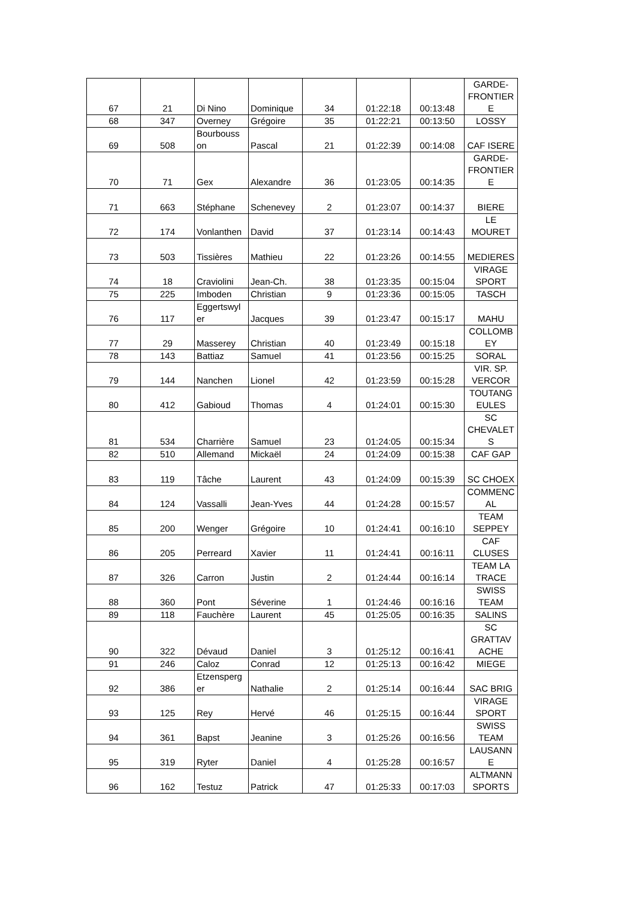| 67 | 21 | Di Nino | Dominique | 34 | 01:22:18 | 00:13:48 | GARDE- FRONTIER E |
| 68 | 347 | Overney | Grégoire | 35 | 01:22:21 | 00:13:50 | LOSSY |
| 69 | 508 | Bourbouss on | Pascal | 21 | 01:22:39 | 00:14:08 | CAF ISERE |
| 70 | 71 | Gex | Alexandre | 36 | 01:23:05 | 00:14:35 | GARDE- FRONTIER E |
| 71 | 663 | Stéphane | Schenevey | 2 | 01:23:07 | 00:14:37 | BIERE |
| 72 | 174 | Vonlanthen | David | 37 | 01:23:14 | 00:14:43 | LE MOURET |
| 73 | 503 | Tissières | Mathieu | 22 | 01:23:26 | 00:14:55 | MEDIERES |
| 74 | 18 | Craviolini | Jean-Ch. | 38 | 01:23:35 | 00:15:04 | VIRAGE SPORT |
| 75 | 225 | Imboden | Christian | 9 | 01:23:36 | 00:15:05 | TASCH |
| 76 | 117 | Eggertswyl er | Jacques | 39 | 01:23:47 | 00:15:17 | MAHU |
| 77 | 29 | Masserey | Christian | 40 | 01:23:49 | 00:15:18 | COLLOMB EY |
| 78 | 143 | Battiaz | Samuel | 41 | 01:23:56 | 00:15:25 | SORAL |
| 79 | 144 | Nanchen | Lionel | 42 | 01:23:59 | 00:15:28 | VIR. SP. VERCOR |
| 80 | 412 | Gabioud | Thomas | 4 | 01:24:01 | 00:15:30 | TOUTANG EULES |
| 81 | 534 | Charrière | Samuel | 23 | 01:24:05 | 00:15:34 | SC CHEVALET S |
| 82 | 510 | Allemand | Mickaël | 24 | 01:24:09 | 00:15:38 | CAF GAP |
| 83 | 119 | Tâche | Laurent | 43 | 01:24:09 | 00:15:39 | SC CHOEX |
| 84 | 124 | Vassalli | Jean-Yves | 44 | 01:24:28 | 00:15:57 | COMMENC AL |
| 85 | 200 | Wenger | Grégoire | 10 | 01:24:41 | 00:16:10 | TEAM SEPPEY |
| 86 | 205 | Perreard | Xavier | 11 | 01:24:41 | 00:16:11 | CAF CLUSES |
| 87 | 326 | Carron | Justin | 2 | 01:24:44 | 00:16:14 | TEAM LA TRACE |
| 88 | 360 | Pont | Séverine | 1 | 01:24:46 | 00:16:16 | SWISS TEAM |
| 89 | 118 | Fauchère | Laurent | 45 | 01:25:05 | 00:16:35 | SALINS |
| 90 | 322 | Dévaud | Daniel | 3 | 01:25:12 | 00:16:41 | SC GRATTAV ACHE |
| 91 | 246 | Caloz | Conrad | 12 | 01:25:13 | 00:16:42 | MIEGE |
| 92 | 386 | Etzensperg er | Nathalie | 2 | 01:25:14 | 00:16:44 | SAC BRIG |
| 93 | 125 | Rey | Hervé | 46 | 01:25:15 | 00:16:44 | VIRAGE SPORT |
| 94 | 361 | Bapst | Jeanine | 3 | 01:25:26 | 00:16:56 | SWISS TEAM |
| 95 | 319 | Ryter | Daniel | 4 | 01:25:28 | 00:16:57 | LAUSANN E |
| 96 | 162 | Testuz | Patrick | 47 | 01:25:33 | 00:17:03 | ALTMANN SPORTS |